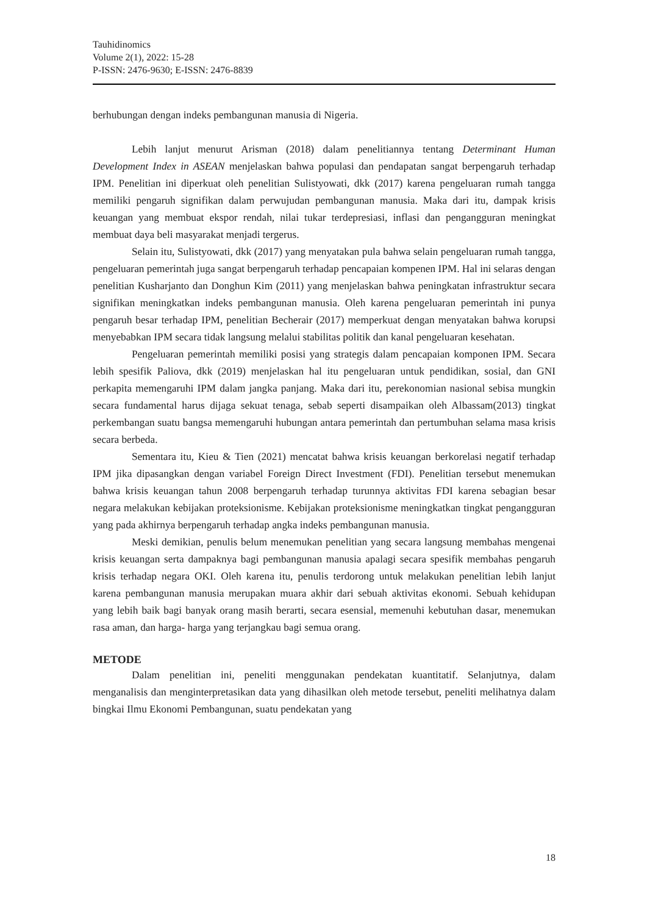Tauhidinomics
Volume 2(1), 2022: 15-28
P-ISSN: 2476-9630; E-ISSN: 2476-8839
berhubungan dengan indeks pembangunan manusia di Nigeria.
Lebih lanjut menurut Arisman (2018) dalam penelitiannya tentang Determinant Human Development Index in ASEAN menjelaskan bahwa populasi dan pendapatan sangat berpengaruh terhadap IPM. Penelitian ini diperkuat oleh penelitian Sulistyowati, dkk (2017) karena pengeluaran rumah tangga memiliki pengaruh signifikan dalam perwujudan pembangunan manusia. Maka dari itu, dampak krisis keuangan yang membuat ekspor rendah, nilai tukar terdepresiasi, inflasi dan pengangguran meningkat membuat daya beli masyarakat menjadi tergerus.
Selain itu, Sulistyowati, dkk (2017) yang menyatakan pula bahwa selain pengeluaran rumah tangga, pengeluaran pemerintah juga sangat berpengaruh terhadap pencapaian kompenen IPM. Hal ini selaras dengan penelitian Kusharjanto dan Donghun Kim (2011) yang menjelaskan bahwa peningkatan infrastruktur secara signifikan meningkatkan indeks pembangunan manusia. Oleh karena pengeluaran pemerintah ini punya pengaruh besar terhadap IPM, penelitian Becherair (2017) memperkuat dengan menyatakan bahwa korupsi menyebabkan IPM secara tidak langsung melalui stabilitas politik dan kanal pengeluaran kesehatan.
Pengeluaran pemerintah memiliki posisi yang strategis dalam pencapaian komponen IPM. Secara lebih spesifik Paliova, dkk (2019) menjelaskan hal itu pengeluaran untuk pendidikan, sosial, dan GNI perkapita memengaruhi IPM dalam jangka panjang. Maka dari itu, perekonomian nasional sebisa mungkin secara fundamental harus dijaga sekuat tenaga, sebab seperti disampaikan oleh Albassam(2013) tingkat perkembangan suatu bangsa memengaruhi hubungan antara pemerintah dan pertumbuhan selama masa krisis secara berbeda.
Sementara itu, Kieu & Tien (2021) mencatat bahwa krisis keuangan berkorelasi negatif terhadap IPM jika dipasangkan dengan variabel Foreign Direct Investment (FDI). Penelitian tersebut menemukan bahwa krisis keuangan tahun 2008 berpengaruh terhadap turunnya aktivitas FDI karena sebagian besar negara melakukan kebijakan proteksionisme. Kebijakan proteksionisme meningkatkan tingkat pengangguran yang pada akhirnya berpengaruh terhadap angka indeks pembangunan manusia.
Meski demikian, penulis belum menemukan penelitian yang secara langsung membahas mengenai krisis keuangan serta dampaknya bagi pembangunan manusia apalagi secara spesifik membahas pengaruh krisis terhadap negara OKI. Oleh karena itu, penulis terdorong untuk melakukan penelitian lebih lanjut karena pembangunan manusia merupakan muara akhir dari sebuah aktivitas ekonomi. Sebuah kehidupan yang lebih baik bagi banyak orang masih berarti, secara esensial, memenuhi kebutuhan dasar, menemukan rasa aman, dan harga- harga yang terjangkau bagi semua orang.
METODE
Dalam penelitian ini, peneliti menggunakan pendekatan kuantitatif. Selanjutnya, dalam menganalisis dan menginterpretasikan data yang dihasilkan oleh metode tersebut, peneliti melihatnya dalam bingkai Ilmu Ekonomi Pembangunan, suatu pendekatan yang
18